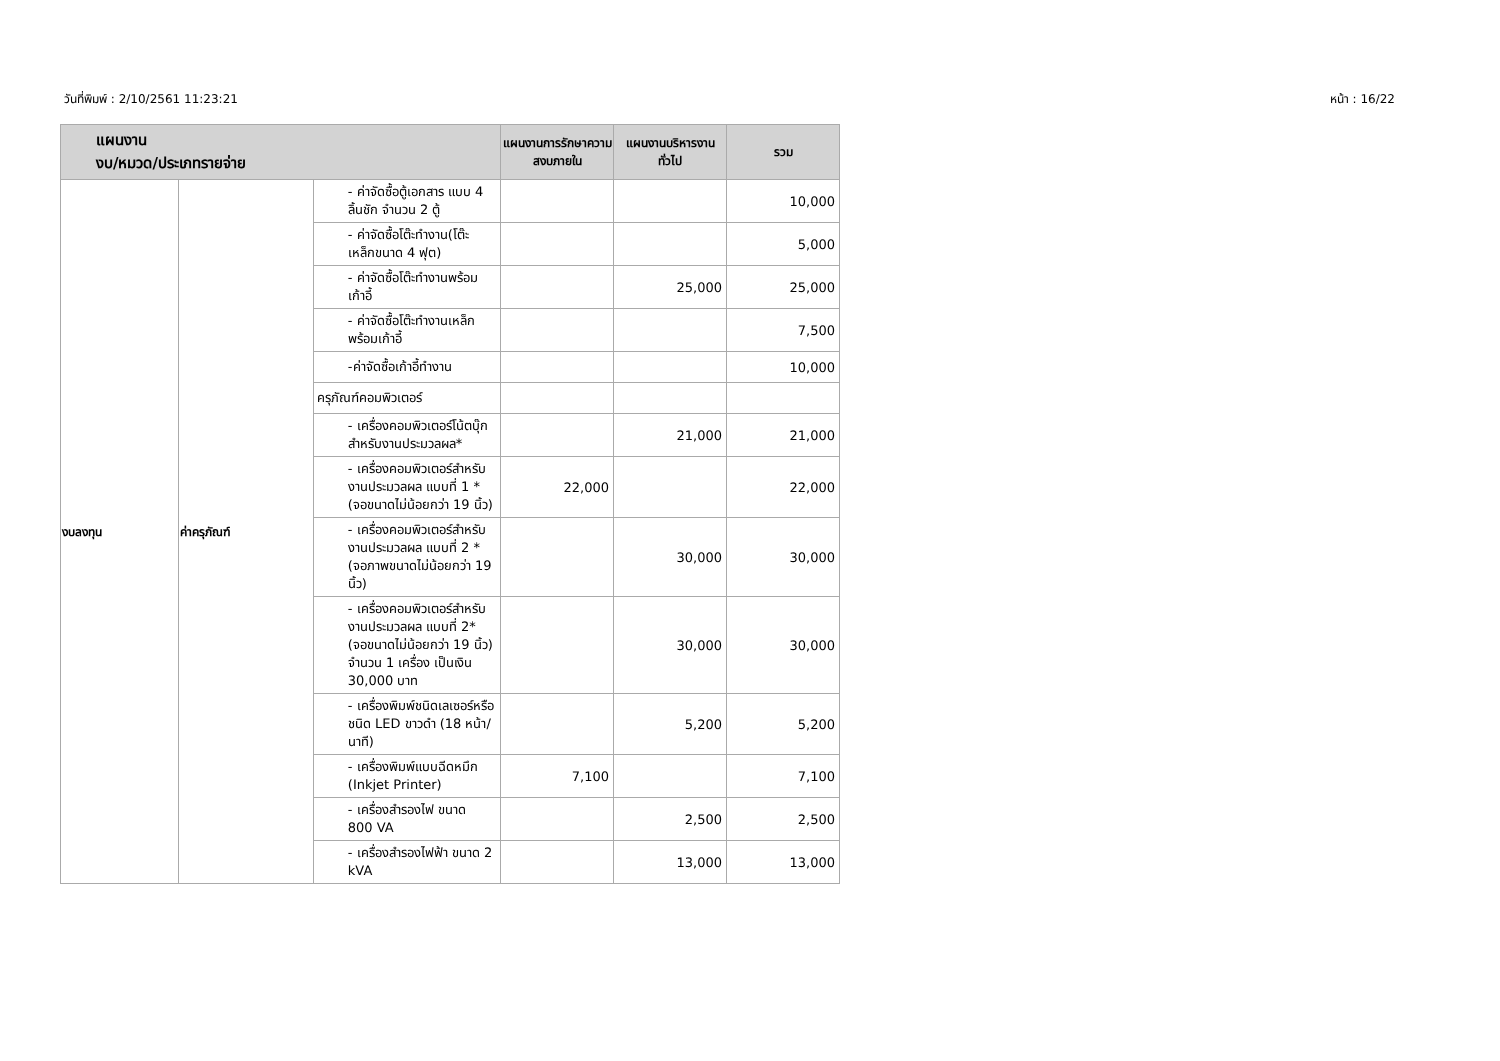วันที่พิมพ์ : 2/10/2561 11:23:21 หน้า : 16/22
| แผนงาน งบ/หมวด/ประเภทรายจ่าย | | | แผนงานการรักษาความสงบภายใน | แผนงานบริหารงานทั่วไป | รวม |
| --- | --- | --- | --- | --- | --- |
| งบลงทุน | ค่าครุภัณฑ์ | - ค่าจัดซื้อตู้เอกสาร แบบ 4 ลิ้นชัก จำนวน 2 ตู้ | | | 10,000 |
| | | - ค่าจัดซื้อโต๊ะทำงาน(โต๊ะเหล็กขนาด 4 ฟุต) | | | 5,000 |
| | | - ค่าจัดซื้อโต๊ะทำงานพร้อมเก้าอี้ | | 25,000 | 25,000 |
| | | - ค่าจัดซื้อโต๊ะทำงานเหล็กพร้อมเก้าอี้ | | | 7,500 |
| | | -ค่าจัดซื้อเก้าอี้ทำงาน | | | 10,000 |
| | | ครุภัณฑ์คอมพิวเตอร์ | | | |
| | | - เครื่องคอมพิวเตอร์โน้ตบุ๊ก สำหรับงานประมวลผล* | | 21,000 | 21,000 |
| | | - เครื่องคอมพิวเตอร์สำหรับงานประมวลผล แบบที่ 1 * (จอขนาดไม่น้อยกว่า 19 นิ้ว) | 22,000 | | 22,000 |
| | | - เครื่องคอมพิวเตอร์สำหรับงานประมวลผล แบบที่ 2 * (จอภาพขนาดไม่น้อยกว่า 19 นิ้ว) | | 30,000 | 30,000 |
| | | - เครื่องคอมพิวเตอร์สำหรับงานประมวลผล แบบที่ 2* (จอขนาดไม่น้อยกว่า 19 นิ้ว) จำนวน 1 เครื่อง เป็นเงิน 30,000 บาท | | 30,000 | 30,000 |
| | | - เครื่องพิมพ์ชนิดเลเซอร์หรือชนิด LED ขาวดำ (18 หน้า/นาที) | | 5,200 | 5,200 |
| | | - เครื่องพิมพ์แบบฉีดหมึก (Inkjet Printer) | 7,100 | | 7,100 |
| | | - เครื่องสำรองไฟ ขนาด 800 VA | | 2,500 | 2,500 |
| | | - เครื่องสำรองไฟฟ้า ขนาด 2 kVA | | 13,000 | 13,000 |